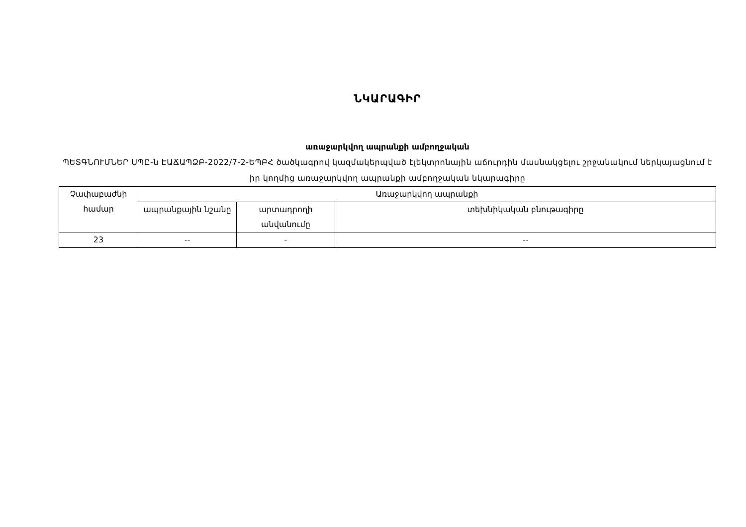ՆԿԱՐԱԳԻՐ
առաջարկվող ապրանքի ամբողջական
ՊԵՏԳՆՈՒՄՆԵՐ ՍՊԸ-ն ԷԱՃԱՊՁԲ-2022/7-2-ԵՊԲՀ ծածկագրով կազմակերպված էլեկտրոնային աճուրդին մասնակցելու շրջանակում ներկայացնում է իր կողմից առաջարկվող ապրանքի ամբողջական նկարագիրը
| Չափաբաժնի համար | Առաջարկվող ապրանքի | | |
| --- | --- | --- | --- |
| | ապրանքային նշանը | արտադրողի անվանումը | տեխնիկական բնութագիրը |
| 23 | -- | - | -- |